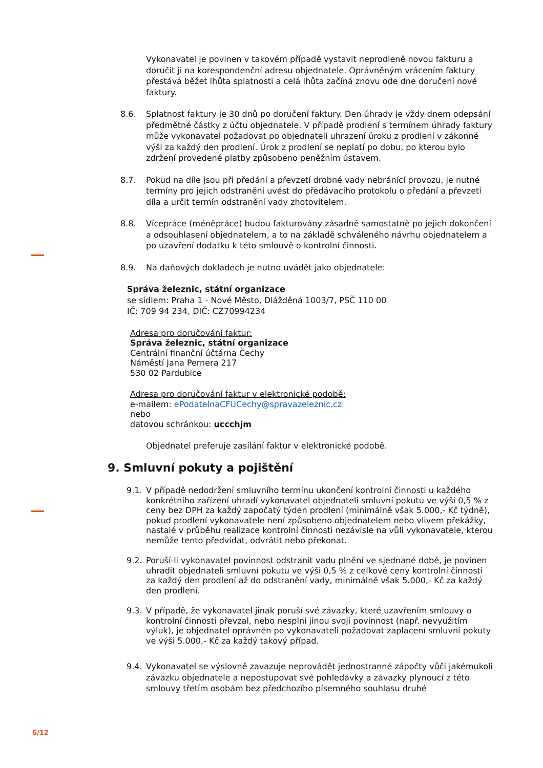Vykonavatel je povinen v takovém případě vystavit neprodleně novou fakturu a doručit ji na korespondenční adresu objednatele. Oprávněným vrácením faktury přestává běžet lhůta splatnosti a celá lhůta začíná znovu ode dne doručení nové faktury.
8.6. Splatnost faktury je 30 dnů po doručení faktury. Den úhrady je vždy dnem odepsání předmětné částky z účtu objednatele. V případě prodlení s termínem úhrady faktury může vykonavatel požadovat po objednateli uhrazení úroku z prodlení v zákonné výši za každý den prodlení. Úrok z prodlení se neplatí po dobu, po kterou bylo zdržení provedené platby způsobeno peněžním ústavem.
8.7. Pokud na díle jsou při předání a převzetí drobné vady nebránící provozu, je nutné termíny pro jejich odstranění uvést do předávacího protokolu o předání a převzetí díla a určit termín odstranění vady zhotovitelem.
8.8. Vícepráce (méněpráce) budou fakturovány zásadně samostatně po jejich dokončení a odsouhlasení objednatelem, a to na základě schváleného návrhu objednatelem a po uzavření dodatku k této smlouvě o kontrolní činnosti.
8.9. Na daňových dokladech je nutno uvádět jako objednatele:
Správa železnic, státní organizace
se sídlem: Praha 1 - Nové Město, Dlážděná 1003/7, PSČ 110 00
IČ: 709 94 234, DIČ: CZ70994234
Adresa pro doručování faktur:
Správa železnic, státní organizace
Centrální finanční účtárna Čechy
Náměstí Jana Pernera 217
530 02 Pardubice
Adresa pro doručování faktur v elektronické podobě:
e-mailem: ePodatelnaCFUCechy@spravazeleznic.cz
nebo
datovou schránkou: uccchjm
Objednatel preferuje zasílání faktur v elektronické podobě.
9. Smluvní pokuty a pojištění
9.1. V případě nedodržení smluvního termínu ukončení kontrolní činnosti u každého konkrétního zařízení uhradí vykonavatel objednateli smluvní pokutu ve výši 0,5 % z ceny bez DPH za každý započatý týden prodlení (minimálně však 5.000,- Kč týdně), pokud prodlení vykonavatele není způsobeno objednatelem nebo vlivem překážky, nastalé v průběhu realizace kontrolní činnosti nezávisle na vůli vykonavatele, kterou nemůže tento předvídat, odvrátit nebo překonat.
9.2. Poruší-li vykonavatel povinnost odstranit vadu plnění ve sjednané době, je povinen uhradit objednateli smluvní pokutu ve výši 0,5 % z celkové ceny kontrolní činnosti za každý den prodlení až do odstranění vady, minimálně však 5.000,- Kč za každý den prodlení.
9.3. V případě, že vykonavatel jinak poruší své závazky, které uzavřením smlouvy o kontrolní činnosti převzal, nebo nesplní jinou svoji povinnost (např. nevyužitím výluk), je objednatel oprávněn po vykonavateli požadovat zaplacení smluvní pokuty ve výši 5.000,- Kč za každý takový případ.
9.4. Vykonavatel se výslovně zavazuje neprovádět jednostranné zápočty vůči jakémukoli závazku objednatele a nepostupovat své pohledávky a závazky plynoucí z této smlouvy třetím osobám bez předchozího písemného souhlasu druhé
6/12